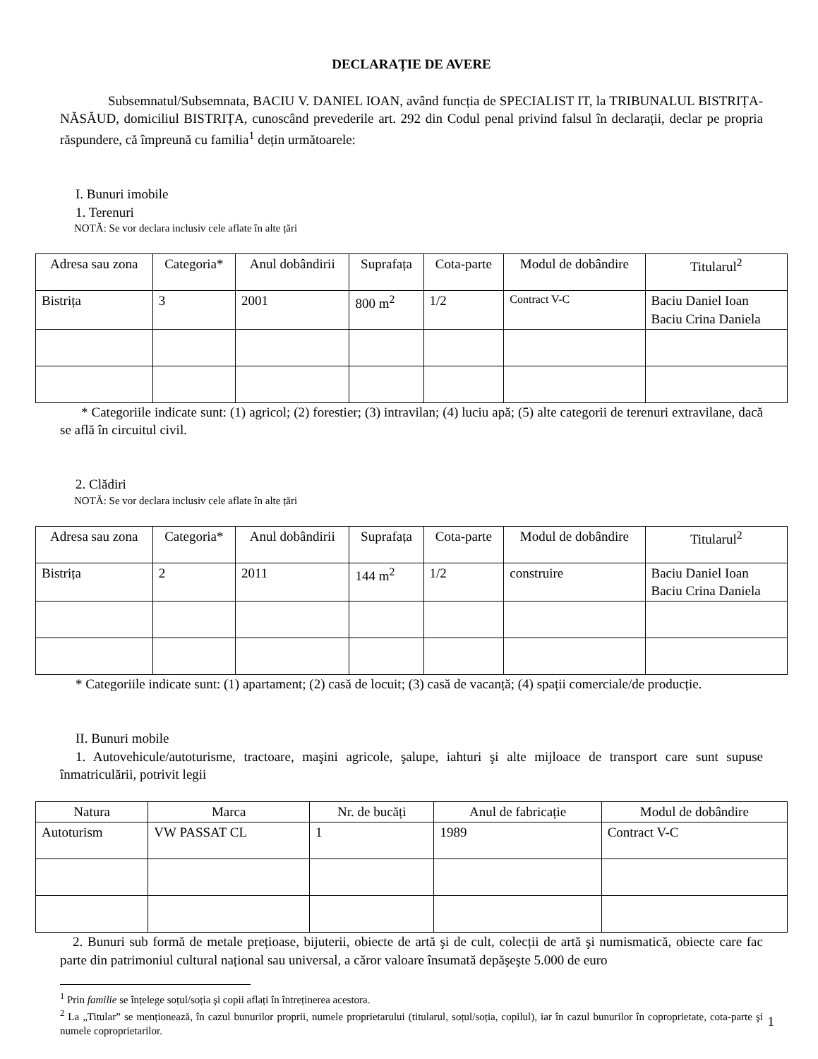DECLARAȚIE DE AVERE
Subsemnatul/Subsemnata, BACIU V. DANIEL IOAN, având funcția de SPECIALIST IT, la TRIBUNALUL BISTRIȚA-NĂSĂUD, domiciliul BISTRIȚA, cunoscând prevederile art. 292 din Codul penal privind falsul în declarații, declar pe propria răspundere, că împreună cu familia<sup>1</sup> dețin următoarele:
I. Bunuri imobile
1. Terenuri
NOTĂ: Se vor declara inclusiv cele aflate în alte țări
| Adresa sau zona | Categoria* | Anul dobândirii | Suprafața | Cota-parte | Modul de dobândire | Titularul<sup>2</sup> |
| --- | --- | --- | --- | --- | --- | --- |
| Bistrița | 3 | 2001 | 800 m<sup>2</sup> | 1/2 | Contract V-C | Baciu Daniel Ioan Baciu Crina Daniela |
* Categoriile indicate sunt: (1) agricol; (2) forestier; (3) intravilan; (4) luciu apă; (5) alte categorii de terenuri extravilane, dacă se află în circuitul civil.
2. Clădiri
NOTĂ: Se vor declara inclusiv cele aflate în alte țări
| Adresa sau zona | Categoria* | Anul dobândirii | Suprafața | Cota-parte | Modul de dobândire | Titularul<sup>2</sup> |
| --- | --- | --- | --- | --- | --- | --- |
| Bistrița | 2 | 2011 | 144 m<sup>2</sup> | 1/2 | construire | Baciu Daniel Ioan Baciu Crina Daniela |
* Categoriile indicate sunt: (1) apartament; (2) casă de locuit; (3) casă de vacanță; (4) spații comerciale/de producție.
II. Bunuri mobile
1. Autovehicule/autoturisme, tractoare, maşini agricole, şalupe, iahturi şi alte mijloace de transport care sunt supuse înmatriculării, potrivit legii
| Natura | Marca | Nr. de bucăți | Anul de fabricație | Modul de dobândire |
| --- | --- | --- | --- | --- |
| Autoturism | VW PASSAT CL | 1 | 1989 | Contract V-C |
2. Bunuri sub formă de metale prețioase, bijuterii, obiecte de artă şi de cult, colecții de artă şi numismatică, obiecte care fac parte din patrimoniul cultural național sau universal, a căror valoare însumată depăşeşte 5.000 de euro
<sup>1</sup> Prin familie se înțelege soțul/soția şi copii aflați în întreținerea acestora.
<sup>2</sup> La „Titular” se menționează, în cazul bunurilor proprii, numele proprietarului (titularul, soțul/soția, copilul), iar în cazul bunurilor în coproprietate, cota-parte şi numele coproprietarilor.
1